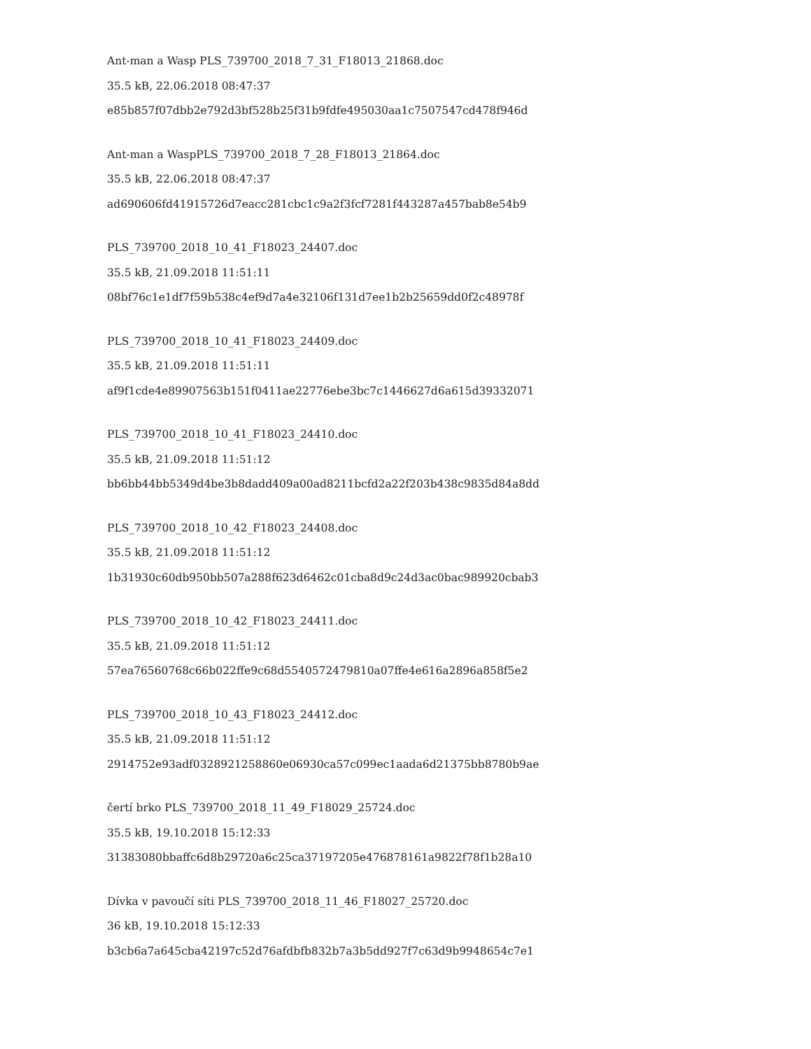Ant-man a Wasp PLS_739700_2018_7_31_F18013_21868.doc
35.5 kB, 22.06.2018 08:47:37
e85b857f07dbb2e792d3bf528b25f31b9fdfe495030aa1c7507547cd478f946d
Ant-man a WaspPLS_739700_2018_7_28_F18013_21864.doc
35.5 kB, 22.06.2018 08:47:37
ad690606fd41915726d7eacc281cbc1c9a2f3fcf7281f443287a457bab8e54b9
PLS_739700_2018_10_41_F18023_24407.doc
35.5 kB, 21.09.2018 11:51:11
08bf76c1e1df7f59b538c4ef9d7a4e32106f131d7ee1b2b25659dd0f2c48978f
PLS_739700_2018_10_41_F18023_24409.doc
35.5 kB, 21.09.2018 11:51:11
af9f1cde4e89907563b151f0411ae22776ebe3bc7c1446627d6a615d39332071
PLS_739700_2018_10_41_F18023_24410.doc
35.5 kB, 21.09.2018 11:51:12
bb6bb44bb5349d4be3b8dadd409a00ad8211bcfd2a22f203b438c9835d84a8dd
PLS_739700_2018_10_42_F18023_24408.doc
35.5 kB, 21.09.2018 11:51:12
1b31930c60db950bb507a288f623d6462c01cba8d9c24d3ac0bac989920cbab3
PLS_739700_2018_10_42_F18023_24411.doc
35.5 kB, 21.09.2018 11:51:12
57ea76560768c66b022ffe9c68d5540572479810a07ffe4e616a2896a858f5e2
PLS_739700_2018_10_43_F18023_24412.doc
35.5 kB, 21.09.2018 11:51:12
2914752e93adf0328921258860e06930ca57c099ec1aada6d21375bb8780b9ae
čertí brko PLS_739700_2018_11_49_F18029_25724.doc
35.5 kB, 19.10.2018 15:12:33
31383080bbaffc6d8b29720a6c25ca37197205e476878161a9822f78f1b28a10
Dívka v pavoučí síti PLS_739700_2018_11_46_F18027_25720.doc
36 kB, 19.10.2018 15:12:33
b3cb6a7a645cba42197c52d76afdbfb832b7a3b5dd927f7c63d9b9948654c7e1